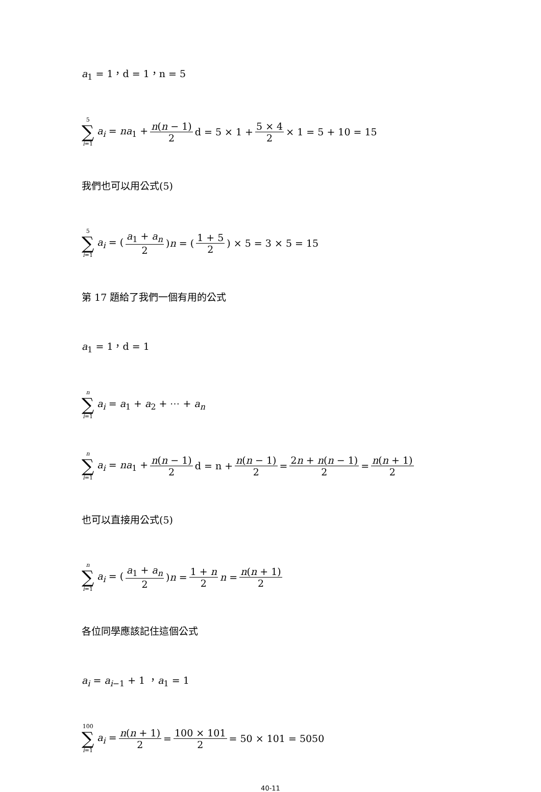a<sub>1</sub> = 1，d = 1，n = 5
5 ∑ i=1 a<sub>i</sub> = na<sub>1</sub> + n(n − 1) 2 d = 5 × 1 + 5 × 4 2 × 1 = 5 + 10 = 15
我們也可以用公式(5)
5 ∑ i=1 a<sub>i</sub> = (a<sub>1</sub> + a<sub>n</sub> 2)n = (1 + 5 2) × 5 = 3 × 5 = 15
第 17 題給了我們一個有用的公式
a<sub>1</sub> = 1，d = 1
n ∑ i=1 a<sub>i</sub> = a<sub>1</sub> + a<sub>2</sub> + ⋯ + a<sub>n</sub>
n ∑ i=1 a<sub>i</sub> = na<sub>1</sub> + n(n − 1) 2 d = n + n(n − 1) 2 = 2n + n(n − 1) 2 = n(n + 1) 2
也可以直接用公式(5)
n ∑ i=1 a<sub>i</sub> = (a<sub>1</sub> + a<sub>n</sub> 2)n = 1 + n 2 n = n(n + 1) 2
各位同學應該記住這個公式
a<sub>i</sub> = a<sub>i−1</sub> + 1 ，a<sub>1</sub> = 1
100 ∑ i=1 a<sub>i</sub> = n(n + 1) 2 = 100 × 101 2 = 50 × 101 = 5050
40-11